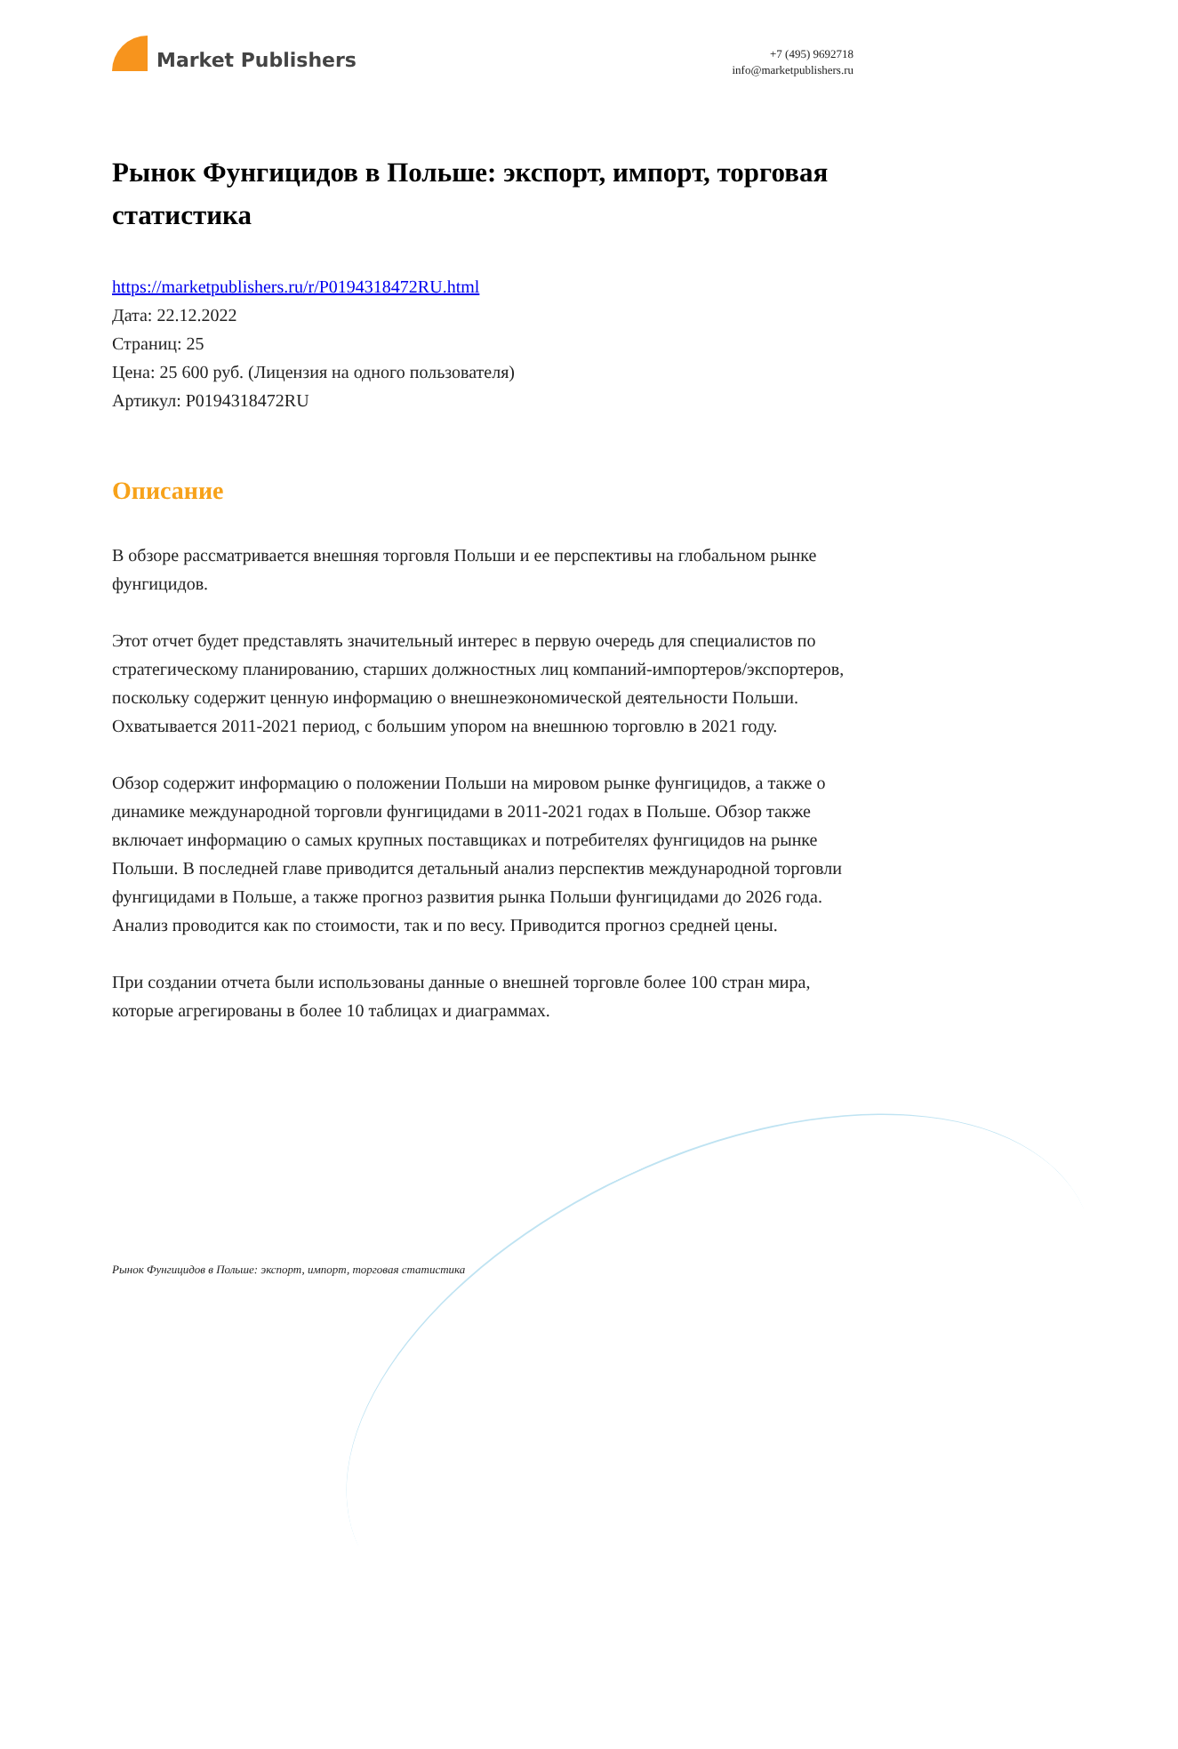Market Publishers
+7 (495) 9692718
info@marketpublishers.ru
Рынок Фунгицидов в Польше: экспорт, импорт, торговая статистика
https://marketpublishers.ru/r/P0194318472RU.html
Дата: 22.12.2022
Страниц: 25
Цена: 25 600 руб. (Лицензия на одного пользователя)
Артикул: P0194318472RU
Описание
В обзоре рассматривается внешняя торговля Польши и ее перспективы на глобальном рынке фунгицидов.
Этот отчет будет представлять значительный интерес в первую очередь для специалистов по стратегическому планированию, старших должностных лиц компаний-импортеров/экспортеров, поскольку содержит ценную информацию о внешнеэкономической деятельности Польши. Охватывается 2011-2021 период, с большим упором на внешнюю торговлю в 2021 году.
Обзор содержит информацию о положении Польши на мировом рынке фунгицидов, а также о динамике международной торговли фунгицидами в 2011-2021 годах в Польше. Обзор также включает информацию о самых крупных поставщиках и потребителях фунгицидов на рынке Польши. В последней главе приводится детальный анализ перспектив международной торговли фунгицидами в Польше, а также прогноз развития рынка Польши фунгицидами до 2026 года. Анализ проводится как по стоимости, так и по весу. Приводится прогноз средней цены.
При создании отчета были использованы данные о внешней торговле более 100 стран мира, которые агрегированы в более 10 таблицах и диаграммах.
Рынок Фунгицидов в Польше: экспорт, импорт, торговая статистика